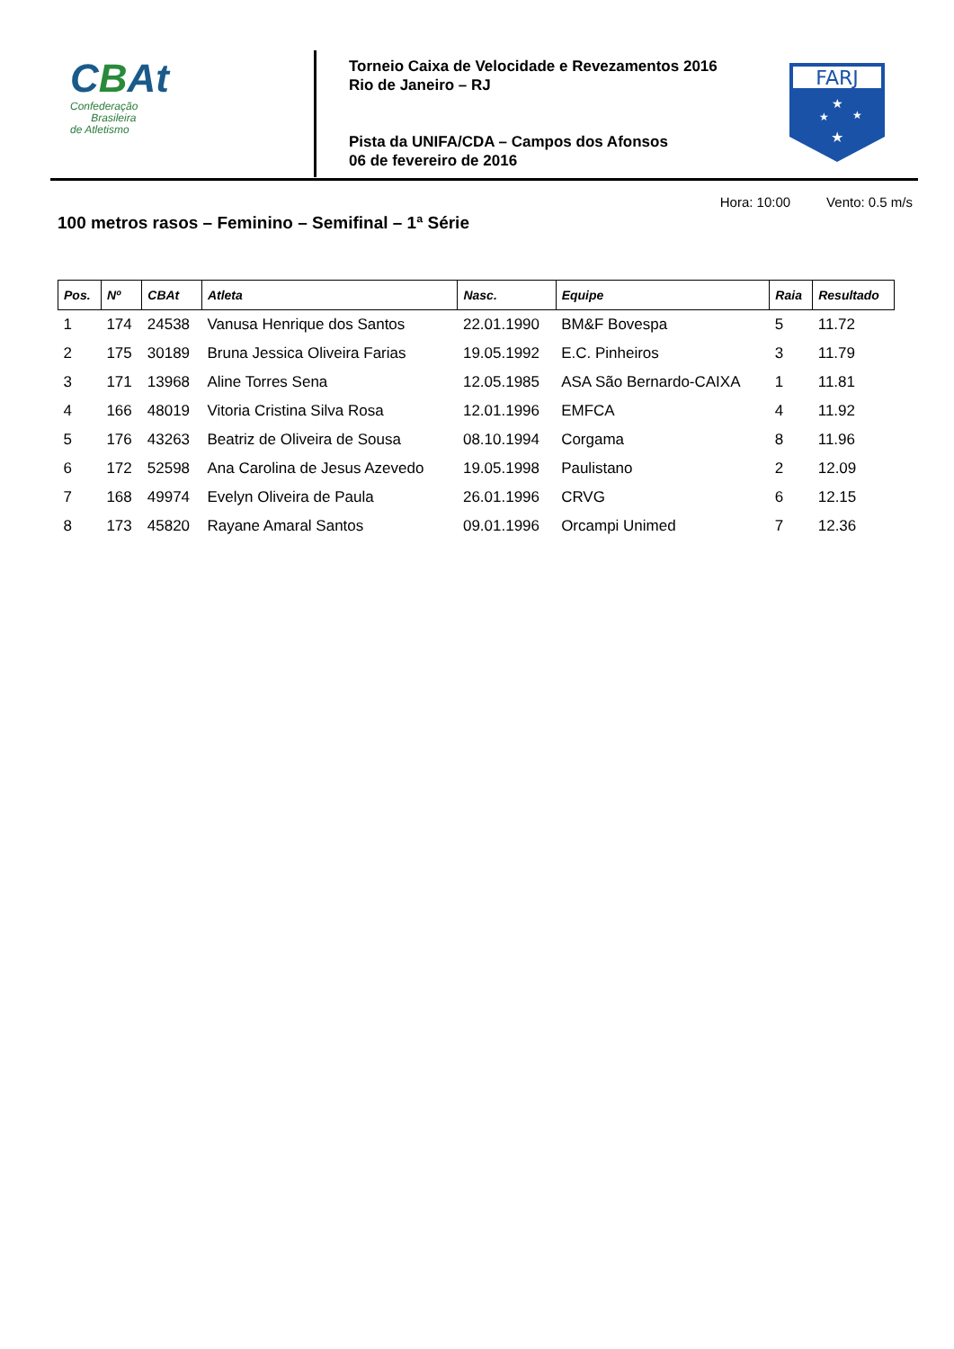CBAt
Confederação
Brasileira
de Atletismo
Torneio Caixa de Velocidade e Revezamentos 2016
Rio de Janeiro – RJ
Pista da UNIFA/CDA – Campos dos Afonsos
06 de fevereiro de 2016
FARJ
★
★
★
★
Hora: 10:00 Vento: 0.5 m/s
100 metros rasos – Feminino – Semifinal – 1ª Série
| Pos. | Nº | CBAt | Atleta | Nasc. | Equipe | Raia | Resultado |
| --- | --- | --- | --- | --- | --- | --- | --- |
| 1 | 174 | 24538 | Vanusa Henrique dos Santos | 22.01.1990 | BM&F Bovespa | 5 | 11.72 |
| 2 | 175 | 30189 | Bruna Jessica Oliveira Farias | 19.05.1992 | E.C. Pinheiros | 3 | 11.79 |
| 3 | 171 | 13968 | Aline Torres Sena | 12.05.1985 | ASA São Bernardo-CAIXA | 1 | 11.81 |
| 4 | 166 | 48019 | Vitoria Cristina Silva Rosa | 12.01.1996 | EMFCA | 4 | 11.92 |
| 5 | 176 | 43263 | Beatriz de Oliveira de Sousa | 08.10.1994 | Corgama | 8 | 11.96 |
| 6 | 172 | 52598 | Ana Carolina de Jesus Azevedo | 19.05.1998 | Paulistano | 2 | 12.09 |
| 7 | 168 | 49974 | Evelyn Oliveira de Paula | 26.01.1996 | CRVG | 6 | 12.15 |
| 8 | 173 | 45820 | Rayane Amaral Santos | 09.01.1996 | Orcampi Unimed | 7 | 12.36 |